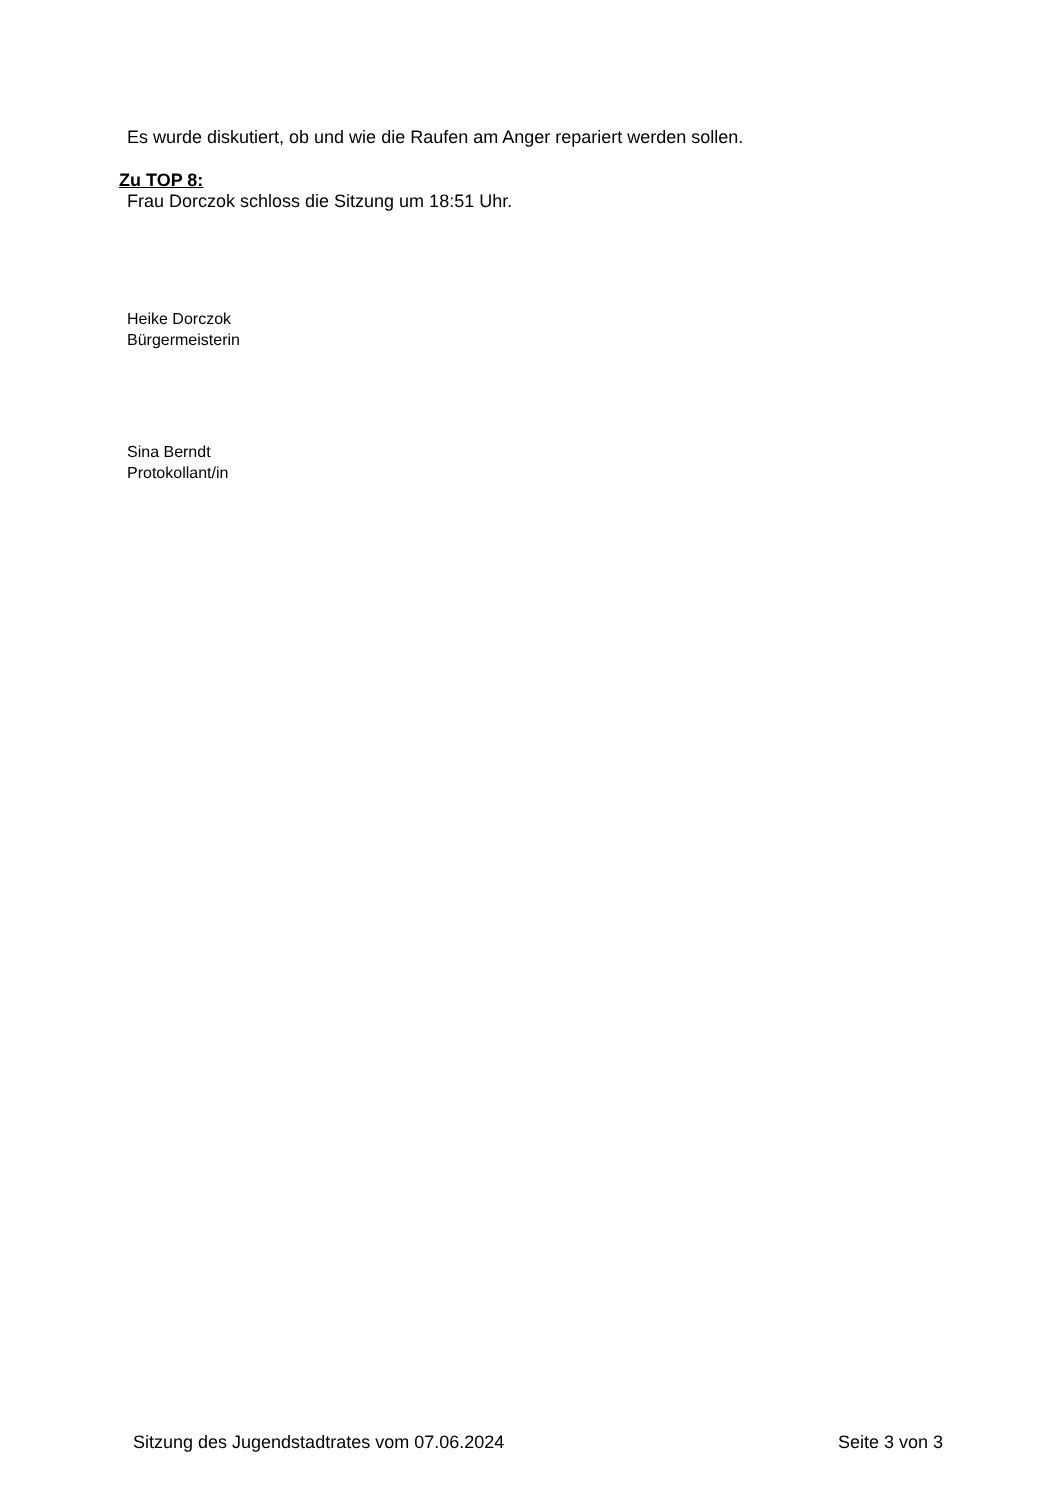Es wurde diskutiert, ob und wie die Raufen am Anger repariert werden sollen.
Zu TOP 8:
Frau Dorczok schloss die Sitzung um 18:51 Uhr.
Heike Dorczok
Bürgermeisterin
Sina Berndt
Protokollant/in
Sitzung des Jugendstadtrates vom 07.06.2024 Seite 3 von 3